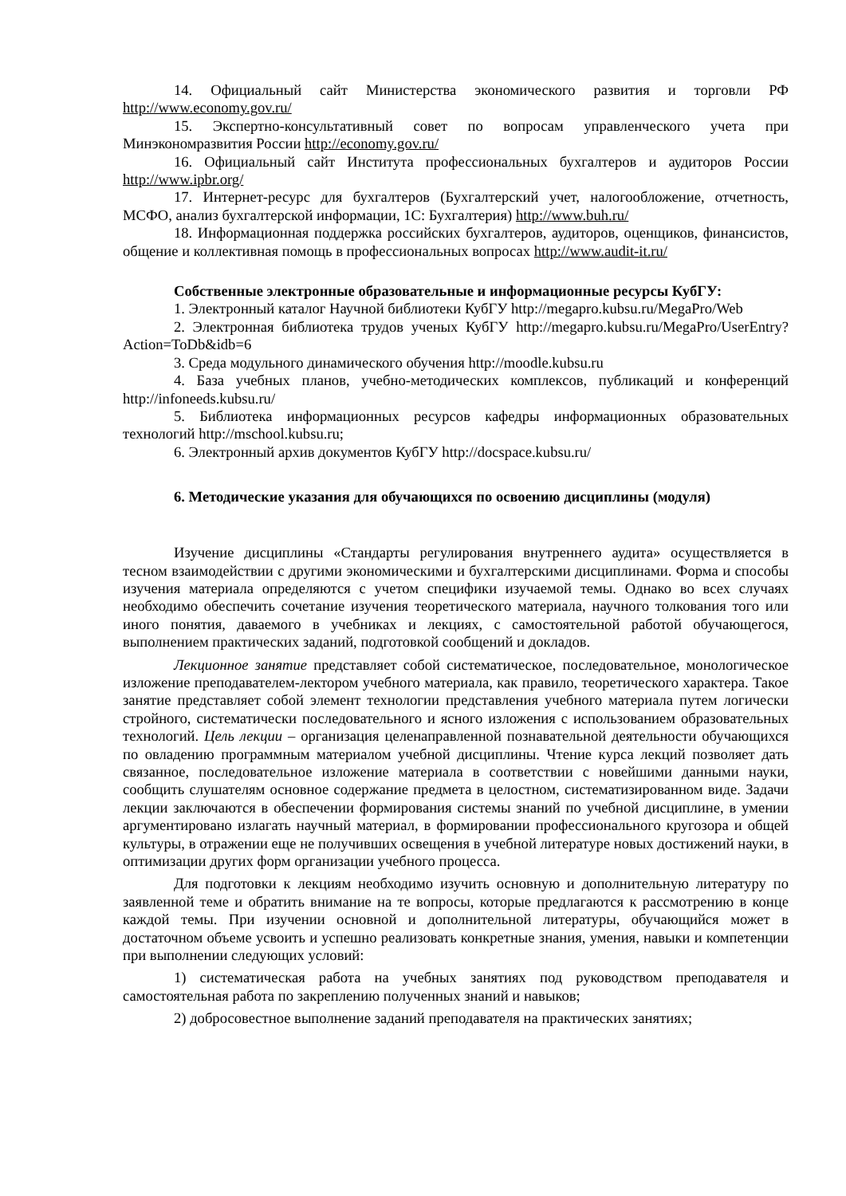14. Официальный сайт Министерства экономического развития и торговли РФ http://www.economy.gov.ru/
15. Экспертно-консультативный совет по вопросам управленческого учета при Минэкономразвития России http://economy.gov.ru/
16. Официальный сайт Института профессиональных бухгалтеров и аудиторов России http://www.ipbr.org/
17. Интернет-ресурс для бухгалтеров (Бухгалтерский учет, налогообложение, отчетность, МСФО, анализ бухгалтерской информации, 1С: Бухгалтерия) http://www.buh.ru/
18. Информационная поддержка российских бухгалтеров, аудиторов, оценщиков, финансистов, общение и коллективная помощь в профессиональных вопросах http://www.audit-it.ru/
Собственные электронные образовательные и информационные ресурсы КубГУ:
1. Электронный каталог Научной библиотеки КубГУ http://megapro.kubsu.ru/MegaPro/Web
2. Электронная библиотека трудов ученых КубГУ http://megapro.kubsu.ru/MegaPro/UserEntry?Action=ToDb&idb=6
3. Среда модульного динамического обучения http://moodle.kubsu.ru
4. База учебных планов, учебно-методических комплексов, публикаций и конференций http://infoneeds.kubsu.ru/
5. Библиотека информационных ресурсов кафедры информационных образовательных технологий http://mschool.kubsu.ru;
6. Электронный архив документов КубГУ http://docspace.kubsu.ru/
6. Методические указания для обучающихся по освоению дисциплины (модуля)
Изучение дисциплины «Стандарты регулирования внутреннего аудита» осуществляется в тесном взаимодействии с другими экономическими и бухгалтерскими дисциплинами. Форма и способы изучения материала определяются с учетом специфики изучаемой темы. Однако во всех случаях необходимо обеспечить сочетание изучения теоретического материала, научного толкования того или иного понятия, даваемого в учебниках и лекциях, с самостоятельной работой обучающегося, выполнением практических заданий, подготовкой сообщений и докладов.
Лекционное занятие представляет собой систематическое, последовательное, монологическое изложение преподавателем-лектором учебного материала, как правило, теоретического характера. Такое занятие представляет собой элемент технологии представления учебного материала путем логически стройного, систематически последовательного и ясного изложения с использованием образовательных технологий. Цель лекции – организация целенаправленной познавательной деятельности обучающихся по овладению программным материалом учебной дисциплины. Чтение курса лекций позволяет дать связанное, последовательное изложение материала в соответствии с новейшими данными науки, сообщить слушателям основное содержание предмета в целостном, систематизированном виде. Задачи лекции заключаются в обеспечении формирования системы знаний по учебной дисциплине, в умении аргументировано излагать научный материал, в формировании профессионального кругозора и общей культуры, в отражении еще не получивших освещения в учебной литературе новых достижений науки, в оптимизации других форм организации учебного процесса.
Для подготовки к лекциям необходимо изучить основную и дополнительную литературу по заявленной теме и обратить внимание на те вопросы, которые предлагаются к рассмотрению в конце каждой темы. При изучении основной и дополнительной литературы, обучающийся может в достаточном объеме усвоить и успешно реализовать конкретные знания, умения, навыки и компетенции при выполнении следующих условий:
1) систематическая работа на учебных занятиях под руководством преподавателя и самостоятельная работа по закреплению полученных знаний и навыков;
2) добросовестное выполнение заданий преподавателя на практических занятиях;